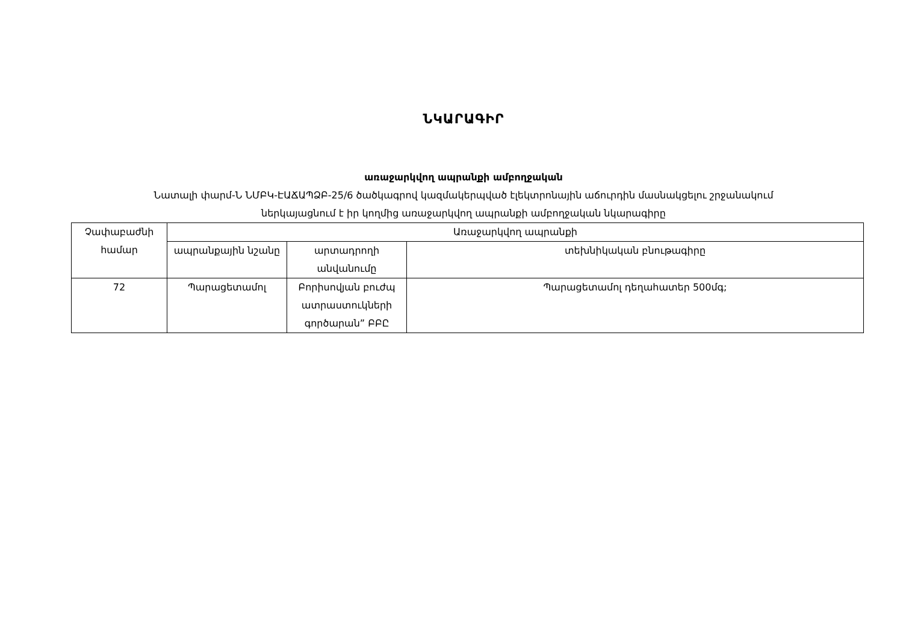ՆԿԱՐԱԳԻՐ
առաջարկվող ապրանքի ամբողջական
Նատալի փարմ-Ն ՆՄԲԿ-ԷԱՃԱՊՁԲ-25/6 ծածկագրով կազմակերպված էլեկտրոնային աճուրդին մասնակցելու շրջանակում
ներկայացնում է իր կողմից առաջարկվող ապրանքի ամբողջական նկարագիրը
| Չափաբաժնի համար | Առաջարկվող ապրանքի | | |
| | ապրանքային նշանը | արտադրողի անվանումը | տեխնիկական բնութագիրը |
| 72 | Պարացետամոլ | Բորիսովյան բուժպ ատրաստուկների գործարան” ԲԲԸ | Պարացետամոլ դեղահատեր 500մգ; |